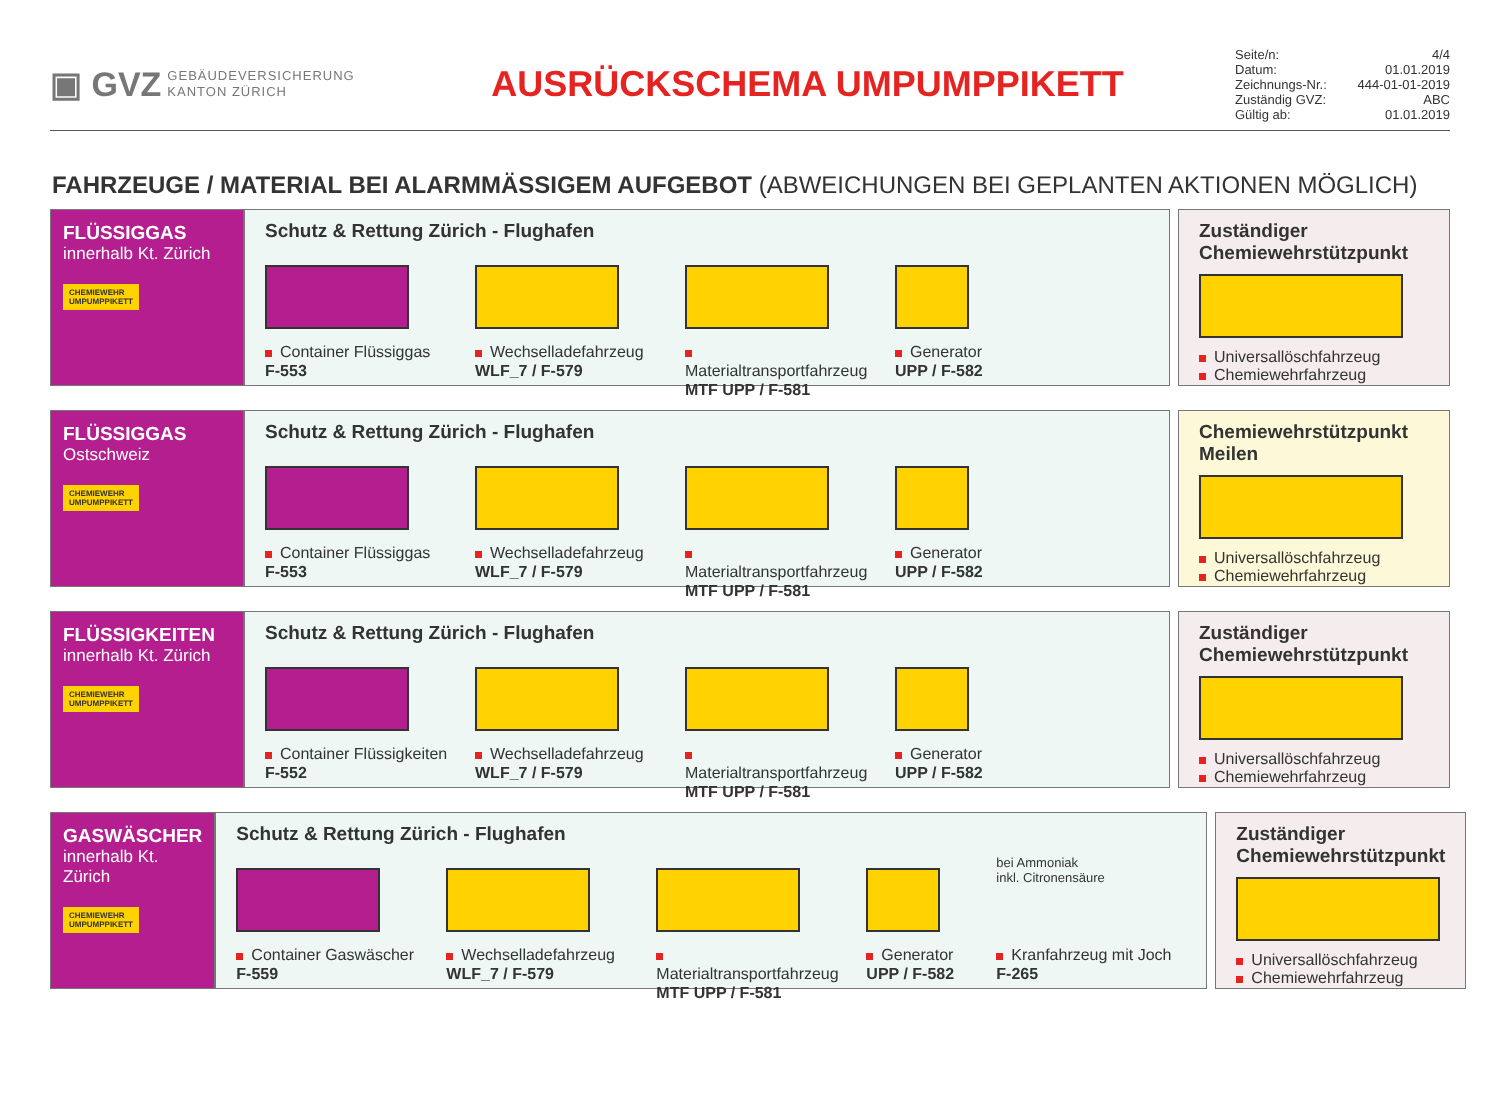▣ GVZ GEBÄUDEVERSICHERUNG
KANTON ZÜRICH
AUSRÜCKSCHEMA UMPUMPPIKETT
Seite/n: 4/4
Datum: 01.01.2019
Zeichnungs-Nr.: 444-01-01-2019
Zuständig GVZ: ABC
Gültig ab: 01.01.2019
FAHRZEUGE / MATERIAL BEI ALARMMÄSSIGEM AUFGEBOT (ABWEICHUNGEN BEI GEPLANTEN AKTIONEN MÖGLICH)
FLÜSSIGGAS
innerhalb Kt. Zürich
CHEMIEWEHR
UMPUMPPIKETT
Schutz & Rettung Zürich - Flughafen
Container Flüssiggas
F-553
Wechselladefahrzeug
WLF_7 / F-579
Materialtransportfahrzeug
MTF UPP / F-581
Generator
UPP / F-582
Zuständiger Chemiewehrstützpunkt
Universallöschfahrzeug
Chemiewehrfahrzeug
FLÜSSIGGAS
Ostschweiz
CHEMIEWEHR
UMPUMPPIKETT
Schutz & Rettung Zürich - Flughafen
Container Flüssiggas
F-553
Wechselladefahrzeug
WLF_7 / F-579
Materialtransportfahrzeug
MTF UPP / F-581
Generator
UPP / F-582
Chemiewehrstützpunkt Meilen
Universallöschfahrzeug
Chemiewehrfahrzeug
FLÜSSIGKEITEN
innerhalb Kt. Zürich
CHEMIEWEHR
UMPUMPPIKETT
Schutz & Rettung Zürich - Flughafen
Container Flüssigkeiten
F-552
Wechselladefahrzeug
WLF_7 / F-579
Materialtransportfahrzeug
MTF UPP / F-581
Generator
UPP / F-582
Zuständiger Chemiewehrstützpunkt
Universallöschfahrzeug
Chemiewehrfahrzeug
GASWÄSCHER
innerhalb Kt. Zürich
CHEMIEWEHR
UMPUMPPIKETT
Schutz & Rettung Zürich - Flughafen
Container Gaswäscher
F-559
Wechselladefahrzeug
WLF_7 / F-579
Materialtransportfahrzeug
MTF UPP / F-581
Generator
UPP / F-582
bei Ammoniak
inkl. Citronensäure
Kranfahrzeug mit Joch
F-265
Zuständiger Chemiewehrstützpunkt
Universallöschfahrzeug
Chemiewehrfahrzeug